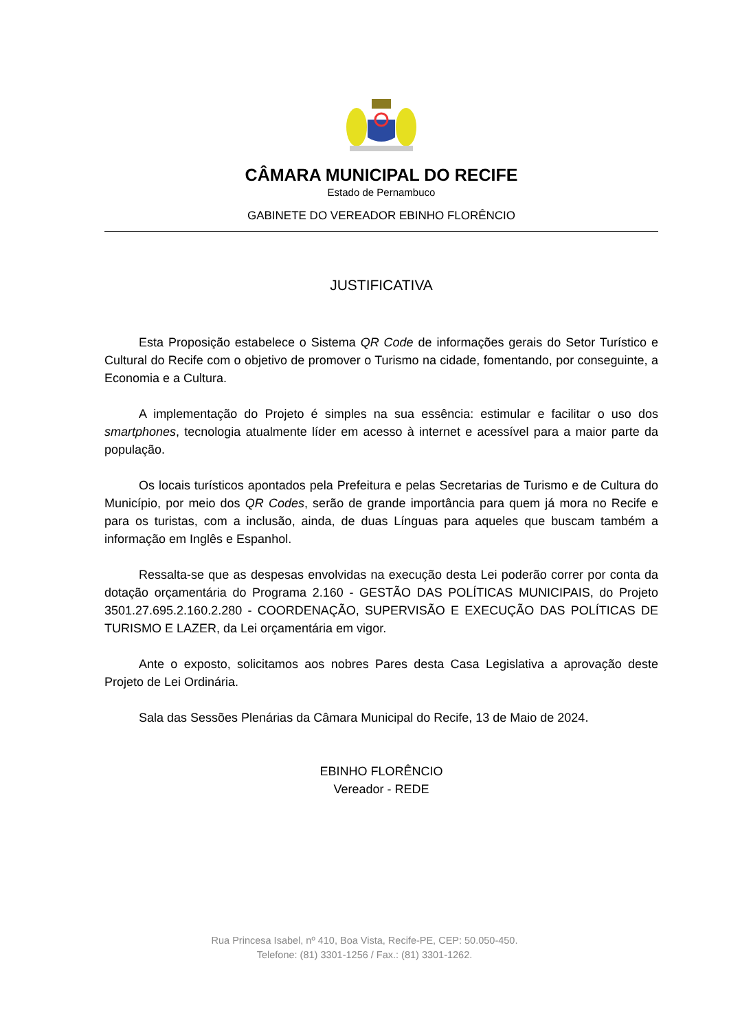CÂMARA MUNICIPAL DO RECIFE
Estado de Pernambuco
GABINETE DO VEREADOR EBINHO FLORÊNCIO
JUSTIFICATIVA
Esta Proposição estabelece o Sistema QR Code de informações gerais do Setor Turístico e Cultural do Recife com o objetivo de promover o Turismo na cidade, fomentando, por conseguinte, a Economia e a Cultura.
A implementação do Projeto é simples na sua essência: estimular e facilitar o uso dos smartphones, tecnologia atualmente líder em acesso à internet e acessível para a maior parte da população.
Os locais turísticos apontados pela Prefeitura e pelas Secretarias de Turismo e de Cultura do Município, por meio dos QR Codes, serão de grande importância para quem já mora no Recife e para os turistas, com a inclusão, ainda, de duas Línguas para aqueles que buscam também a informação em Inglês e Espanhol.
Ressalta-se que as despesas envolvidas na execução desta Lei poderão correr por conta da dotação orçamentária do Programa 2.160 - GESTÃO DAS POLÍTICAS MUNICIPAIS, do Projeto 3501.27.695.2.160.2.280 - COORDENAÇÃO, SUPERVISÃO E EXECUÇÃO DAS POLÍTICAS DE TURISMO E LAZER, da Lei orçamentária em vigor.
Ante o exposto, solicitamos aos nobres Pares desta Casa Legislativa a aprovação deste Projeto de Lei Ordinária.
Sala das Sessões Plenárias da Câmara Municipal do Recife, 13 de Maio de 2024.
EBINHO FLORÊNCIO
Vereador - REDE
Rua Princesa Isabel, nº 410, Boa Vista, Recife-PE, CEP: 50.050-450.
Telefone: (81) 3301-1256 / Fax.: (81) 3301-1262.